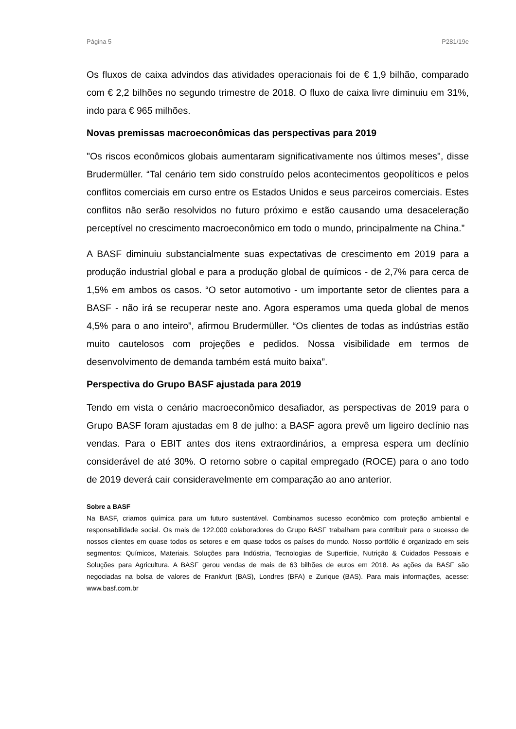Página 5 P281/19e
Os fluxos de caixa advindos das atividades operacionais foi de € 1,9 bilhão, comparado com € 2,2 bilhões no segundo trimestre de 2018. O fluxo de caixa livre diminuiu em 31%, indo para € 965 milhões.
Novas premissas macroeconômicas das perspectivas para 2019
"Os riscos econômicos globais aumentaram significativamente nos últimos meses", disse Brudermüller. “Tal cenário tem sido construído pelos acontecimentos geopolíticos e pelos conflitos comerciais em curso entre os Estados Unidos e seus parceiros comerciais. Estes conflitos não serão resolvidos no futuro próximo e estão causando uma desaceleração perceptível no crescimento macroeconômico em todo o mundo, principalmente na China.”
A BASF diminuiu substancialmente suas expectativas de crescimento em 2019 para a produção industrial global e para a produção global de químicos - de 2,7% para cerca de 1,5% em ambos os casos. “O setor automotivo - um importante setor de clientes para a BASF - não irá se recuperar neste ano. Agora esperamos uma queda global de menos 4,5% para o ano inteiro”, afirmou Brudermüller. “Os clientes de todas as indústrias estão muito cautelosos com projeções e pedidos. Nossa visibilidade em termos de desenvolvimento de demanda também está muito baixa”.
Perspectiva do Grupo BASF ajustada para 2019
Tendo em vista o cenário macroeconômico desafiador, as perspectivas de 2019 para o Grupo BASF foram ajustadas em 8 de julho: a BASF agora prevê um ligeiro declínio nas vendas. Para o EBIT antes dos itens extraordinários, a empresa espera um declínio considerável de até 30%. O retorno sobre o capital empregado (ROCE) para o ano todo de 2019 deverá cair consideravelmente em comparação ao ano anterior.
Sobre a BASF
Na BASF, criamos química para um futuro sustentável. Combinamos sucesso econômico com proteção ambiental e responsabilidade social. Os mais de 122.000 colaboradores do Grupo BASF trabalham para contribuir para o sucesso de nossos clientes em quase todos os setores e em quase todos os países do mundo. Nosso portfólio é organizado em seis segmentos: Químicos, Materiais, Soluções para Indústria, Tecnologias de Superfície, Nutrição & Cuidados Pessoais e Soluções para Agricultura. A BASF gerou vendas de mais de 63 bilhões de euros em 2018. As ações da BASF são negociadas na bolsa de valores de Frankfurt (BAS), Londres (BFA) e Zurique (BAS). Para mais informações, acesse: www.basf.com.br